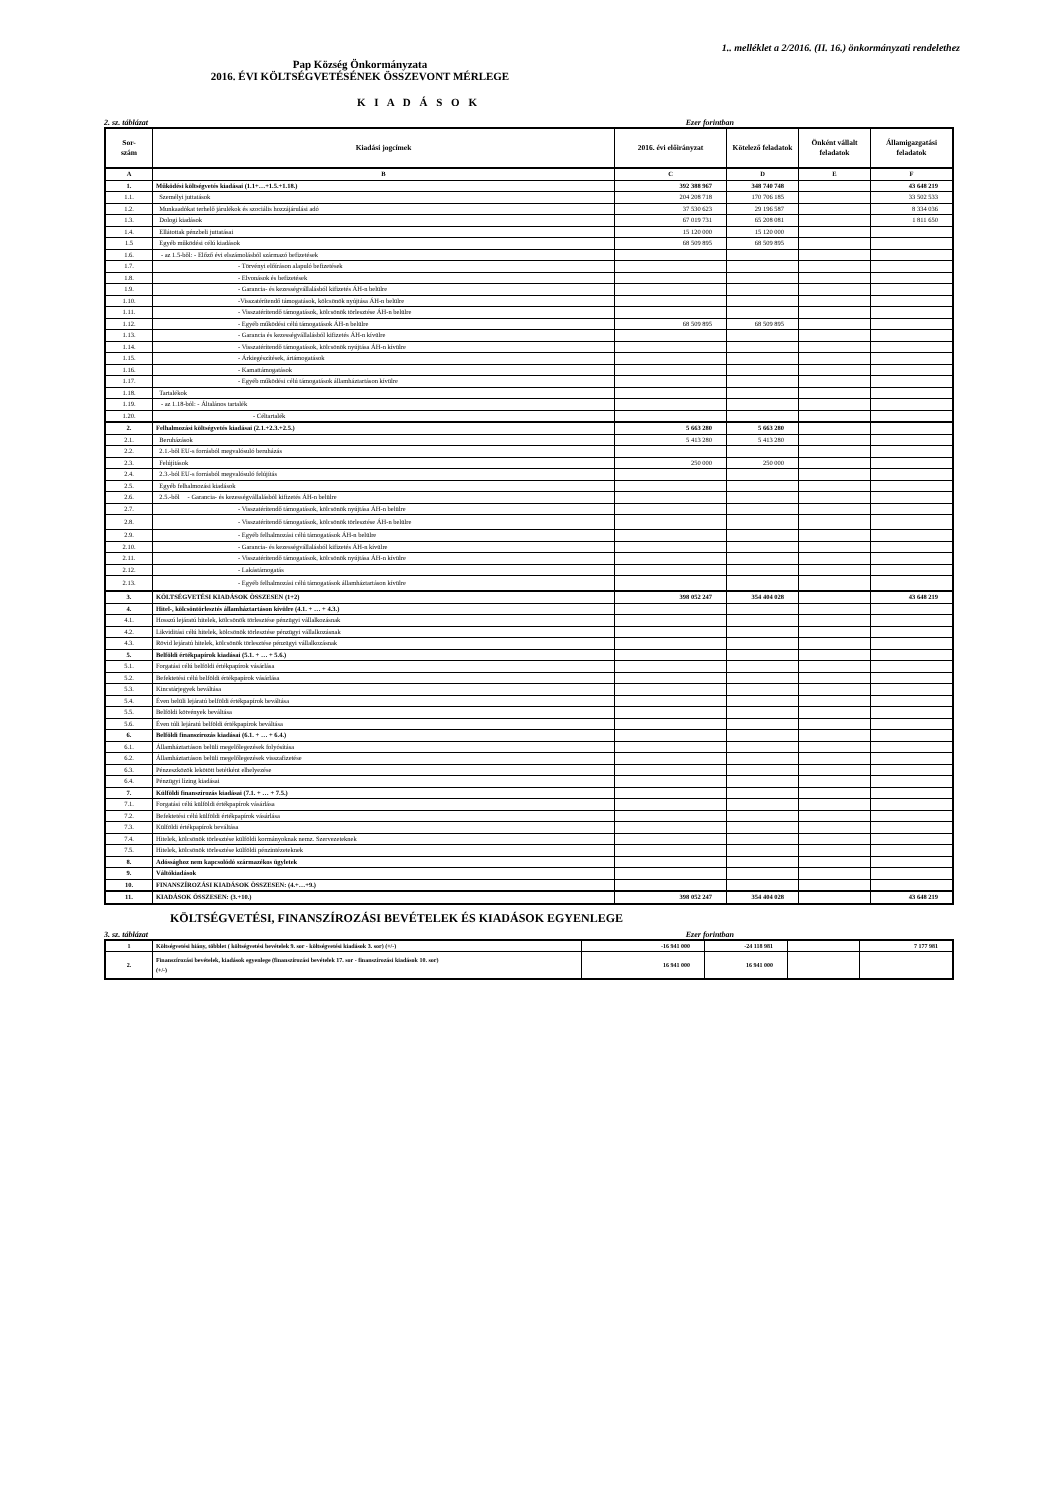1.. melléklet a 2/2016. (II. 16.) önkormányzati rendelethez
Pap Község Önkormányzata
2016. ÉVI KÖLTSÉGVETÉSÉNEK ÖSSZEVONT MÉRLEGE
K I A D Á S O K
2. sz. táblázat Ezer forintban
| Sor- szám | Kiadási jogcímek | 2016. évi előirányzat | Kötelező feladatok | Önként vállalt feladatok | Államigazgatási feladatok |
| --- | --- | --- | --- | --- | --- |
| A | B | C | D | E | F |
| 1. | Működési költségvetés kiadásai (1.1+…+1.5.+1.18.) | 392 388 967 | 348 740 748 | | 43 648 219 |
| 1.1. | Személyi juttatások | 204 208 718 | 170 706 185 | | 33 502 533 |
| 1.2. | Munkaadókat terhelő járulékok és szociális hozzájárulási adó | 37 530 623 | 29 196 587 | | 8 334 036 |
| 1.3. | Dologi kiadások | 67 019 731 | 65 208 081 | | 1 811 650 |
| 1.4. | Ellátottak pénzbeli juttatásai | 15 120 000 | 15 120 000 | | |
| 1.5 | Egyéb működési célú kiadások | 68 509 895 | 68 509 895 | | |
| 1.6. | - az 1.5-ből: - Előző évi elszámolásból származó befizetések | | | | |
| 1.7. | - Törvényi előíráson alapuló befizetések | | | | |
| 1.8. | - Elvonások és befizetések | | | | |
| 1.9. | - Garancia- és kezességvállalásból kifizetés ÁH-n belülre | | | | |
| 1.10. | -Visszatérítendő támogatások, kölcsönök nyújtása ÁH-n belülre | | | | |
| 1.11. | - Visszatérítendő támogatások, kölcsönök törlesztése ÁH-n belülre | | | | |
| 1.12. | - Egyéb működési célú támogatások ÁH-n belülre | 68 509 895 | 68 509 895 | | |
| 1.13. | - Garancia és kezességvállalásból kifizetés ÁH-n kívülre | | | | |
| 1.14. | - Visszatérítendő támogatások, kölcsönök nyújtása ÁH-n kívülre | | | | |
| 1.15. | - Árkiegészítések, ártámogatások | | | | |
| 1.16. | - Kamattámogatások | | | | |
| 1.17. | - Egyéb működési célú támogatások államháztartáson kívülre | | | | |
| 1.18. | Tartalékok | | | | |
| 1.19. | - az 1.18-ból: - Általános tartalék | | | | |
| 1.20. | - Céltartalék | | | | |
| 2. | Felhalmozási költségvetés kiadásai (2.1.+2.3.+2.5.) | 5 663 280 | 5 663 280 | | |
| 2.1. | Beruházások | 5 413 280 | 5 413 280 | | |
| 2.2. | 2.1.-ből EU-s forrásból megvalósuló beruházás | | | | |
| 2.3. | Felújítások | 250 000 | 250 000 | | |
| 2.4. | 2.3.-ból EU-s forrásból megvalósuló felújítás | | | | |
| 2.5. | Egyéb felhalmozási kiadások | | | | |
| 2.6. | 2.5.-ből - Garancia- és kezességvállalásból kifizetés ÁH-n belülre | | | | |
| 2.7. | - Visszatérítendő támogatások, kölcsönök nyújtása ÁH-n belülre | | | | |
| 2.8. | - Visszatérítendő támogatások, kölcsönök törlesztése ÁH-n belülre | | | | |
| 2.9. | - Egyéb felhalmozási célú támogatások ÁH-n belülre | | | | |
| 2.10. | - Garancia- és kezességvállalásból kifizetés ÁH-n kívülre | | | | |
| 2.11. | - Visszatérítendő támogatások, kölcsönök nyújtása ÁH-n kívülre | | | | |
| 2.12. | - Lakástámogatás | | | | |
| 2.13. | - Egyéb felhalmozási célú támogatások államháztartáson kívülre | | | | |
| 3. | KÖLTSÉGVETÉSI KIADÁSOK ÖSSZESEN (1+2) | 398 052 247 | 354 404 028 | | 43 648 219 |
| 4. | Hitel-, kölcsöntörlesztés államháztartáson kívülre (4.1. + … + 4.3.) | | | | |
| 4.1. | Hosszú lejáratú hitelek, kölcsönök törlesztése pénzügyi vállalkozásnak | | | | |
| 4.2. | Likviditási célú hitelek, kölcsönök törlesztése pénzügyi vállalkozásnak | | | | |
| 4.3. | Rövid lejáratú hitelek, kölcsönök törlesztése pénzügyi vállalkozásnak | | | | |
| 5. | Belföldi értékpapírok kiadásai (5.1. + … + 5.6.) | | | | |
| 5.1. | Forgatási célú belföldi értékpapírok vásárlása | | | | |
| 5.2. | Befektetési célú belföldi értékpapírok vásárlása | | | | |
| 5.3. | Kincstárjegyek beváltása | | | | |
| 5.4. | Éven belüli lejáratú belföldi értékpapírok beváltása | | | | |
| 5.5. | Belföldi kötvények beváltása | | | | |
| 5.6. | Éven túli lejáratú belföldi értékpapírok beváltása | | | | |
| 6. | Belföldi finanszírozás kiadásai (6.1. + … + 6.4.) | | | | |
| 6.1. | Államháztartáson belüli megelőlegezések folyósítása | | | | |
| 6.2. | Államháztartáson belüli megelőlegezések visszafizetése | | | | |
| 6.3. | Pénzeszközök lekötött betétként elhelyezése | | | | |
| 6.4. | Pénzügyi lízing kiadásai | | | | |
| 7. | Külföldi finanszírozás kiadásai (7.1. + … + 7.5.) | | | | |
| 7.1. | Forgatási célú külföldi értékpapírok vásárlása | | | | |
| 7.2. | Befektetési célú külföldi értékpapírok vásárlása | | | | |
| 7.3. | Külföldi értékpapírok beváltása | | | | |
| 7.4. | Hitelek, kölcsönök törlesztése külföldi kormányoknak nemz. Szervezeteknek | | | | |
| 7.5. | Hitelek, kölcsönök törlesztése külföldi pénzintézeteknek | | | | |
| 8. | Adóssághoz nem kapcsolódó származékos ügyletek | | | | |
| 9. | Váltókiadások | | | | |
| 10. | FINANSZÍROZÁSI KIADÁSOK ÖSSZESEN: (4.+…+9.) | | | | |
| 11. | KIADÁSOK ÖSSZESEN: (3.+10.) | 398 052 247 | 354 404 028 | | 43 648 219 |
KÖLTSÉGVETÉSI, FINANSZÍROZÁSI BEVÉTELEK ÉS KIADÁSOK EGYENLEGE
3. sz. táblázat Ezer forintban
| 1 | Költségvetési hiány, többlet ( költségvetési bevételek 9. sor - költségvetési kiadások 3. sor) (+/-) | -16 941 000 | -24 118 981 | | 7 177 981 |
| 2. | Finanszírozási bevételek, kiadások egyenlege (finanszírozási bevételek 17. sor - finanszírozási kiadások 10. sor) (+/-) | 16 941 000 | 16 941 000 | | |